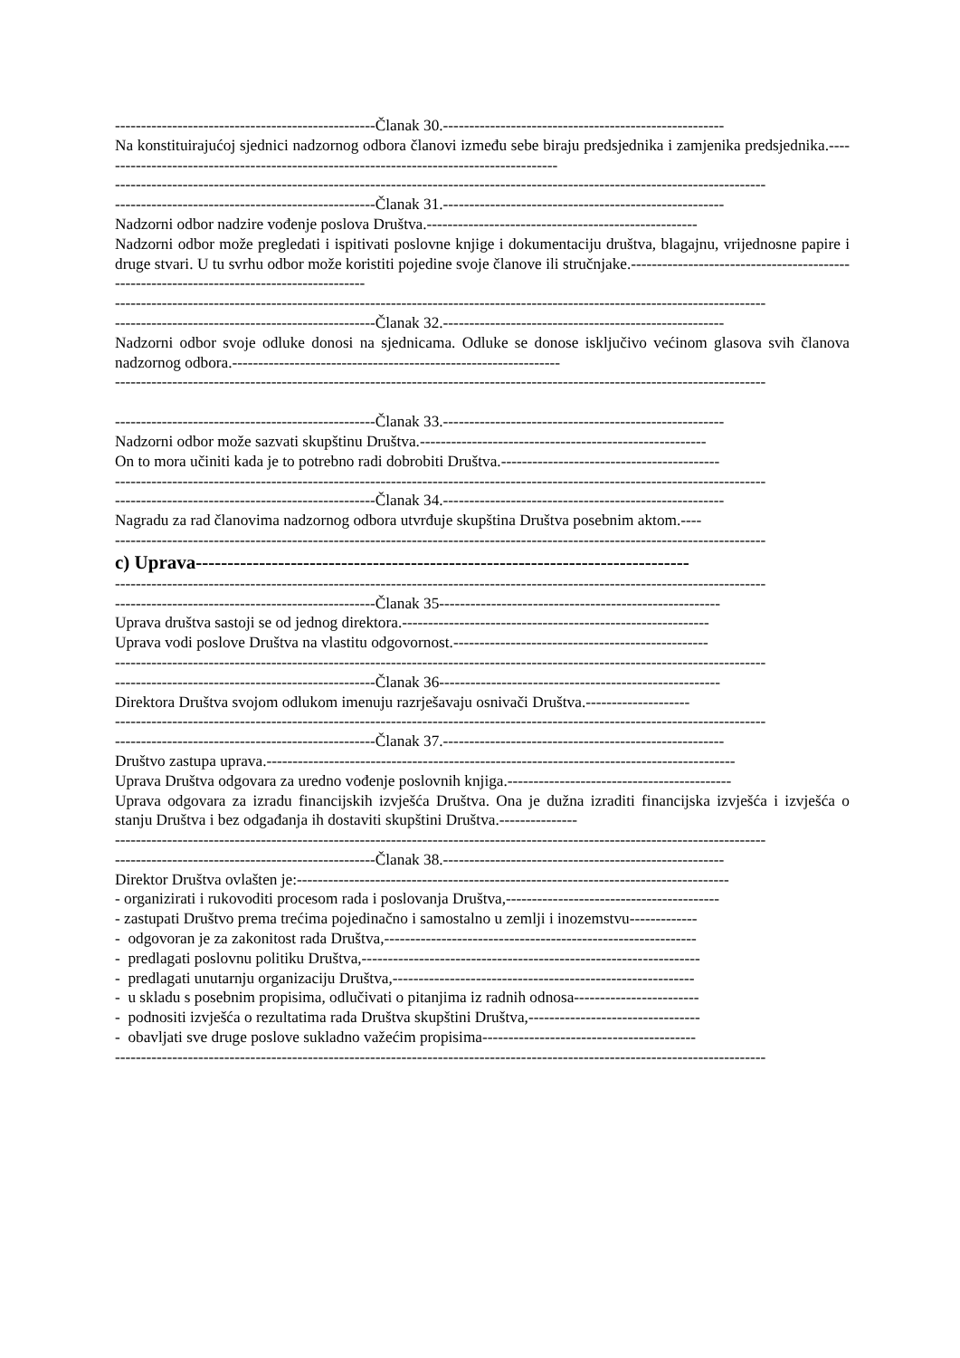--------------------------------------------------Članak 30.------------------------------------------------------
Na konstituirajućoj sjednici nadzornog odbora članovi između sebe biraju predsjednika i zamjenika predsjednika.-----------------------------------------------------------------------------------------
-----------------------------------------------------------------------------------------------------------------------------
--------------------------------------------------Članak 31.------------------------------------------------------
Nadzorni odbor nadzire vođenje poslova Društva.----------------------------------------------------
Nadzorni odbor može pregledati i ispitivati poslovne knjige i dokumentaciju društva, blagajnu, vrijednosne papire i druge stvari. U tu svrhu odbor može koristiti pojedine svoje članove ili stručnjake.------------------------------------------------------------------------------------------
-----------------------------------------------------------------------------------------------------------------------------
--------------------------------------------------Članak 32.------------------------------------------------------
Nadzorni odbor svoje odluke donosi na sjednicama. Odluke se donose isključivo većinom glasova svih članova nadzornog odbora.---------------------------------------------------------------
-----------------------------------------------------------------------------------------------------------------------------
--------------------------------------------------Članak 33.------------------------------------------------------
Nadzorni odbor može sazvati skupštinu Društva.-------------------------------------------------------
On to mora učiniti kada je to potrebno radi dobrobiti Društva.------------------------------------------
-----------------------------------------------------------------------------------------------------------------------------
--------------------------------------------------Članak 34.------------------------------------------------------
Nagradu za rad članovima nadzornog odbora utvrđuje skupština Društva posebnim aktom.----
-----------------------------------------------------------------------------------------------------------------------------
c) Uprava------------------------------------------------------------------------------
-----------------------------------------------------------------------------------------------------------------------------
--------------------------------------------------Članak 35------------------------------------------------------
Uprava društva sastoji se od jednog direktora.-----------------------------------------------------------
Uprava vodi poslove Društva na vlastitu odgovornost.-------------------------------------------------
-----------------------------------------------------------------------------------------------------------------------------
--------------------------------------------------Članak 36------------------------------------------------------
Direktora Društva svojom odlukom imenuju razrješavaju osnivači Društva.--------------------
-----------------------------------------------------------------------------------------------------------------------------
--------------------------------------------------Članak 37.------------------------------------------------------
Društvo zastupa uprava.------------------------------------------------------------------------------------------
Uprava Društva odgovara za uredno vođenje poslovnih knjiga.-------------------------------------------
Uprava odgovara za izradu financijskih izvješća Društva. Ona je dužna izraditi financijska izvješća i izvješća o stanju Društva i bez odgađanja ih dostaviti skupštini Društva.---------------
-----------------------------------------------------------------------------------------------------------------------------
--------------------------------------------------Članak 38.------------------------------------------------------
Direktor Društva ovlašten je:-----------------------------------------------------------------------------------
- organizirati i rukovoditi procesom rada i poslovanja Društva,-----------------------------------------
- zastupati Društvo prema trećima pojedinačno i samostalno u zemlji i inozemstvu-------------
- odgovoran je za zakonitost rada Društva,------------------------------------------------------------
- predlagati poslovnu politiku Društva,-----------------------------------------------------------------
- predlagati unutarnju organizaciju Društva,----------------------------------------------------------
- u skladu s posebnim propisima, odlučivati o pitanjima iz radnih odnosa------------------------
- podnositi izvješća o rezultatima rada Društva skupštini Društva,---------------------------------
- obavljati sve druge poslove sukladno važećim propisima-----------------------------------------
-----------------------------------------------------------------------------------------------------------------------------